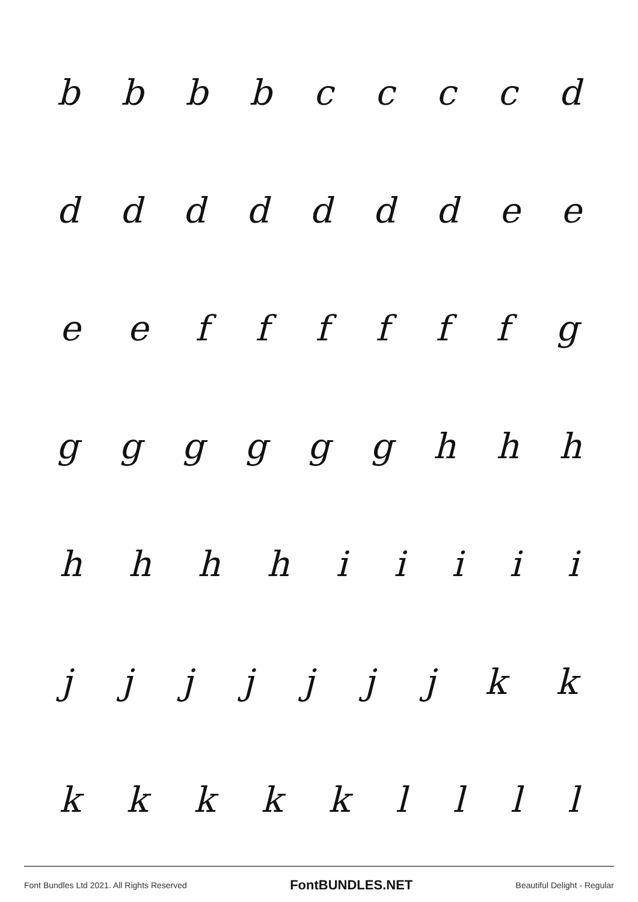bbbbccccd
dddddddee
eeffffffg
gggggghhh
hhhhiiiii
jjjjjjjkk
kkkkkllll
Font Bundles Ltd 2021. All Rights Reserved FontBUNDLES.NET Beautiful Delight - Regular